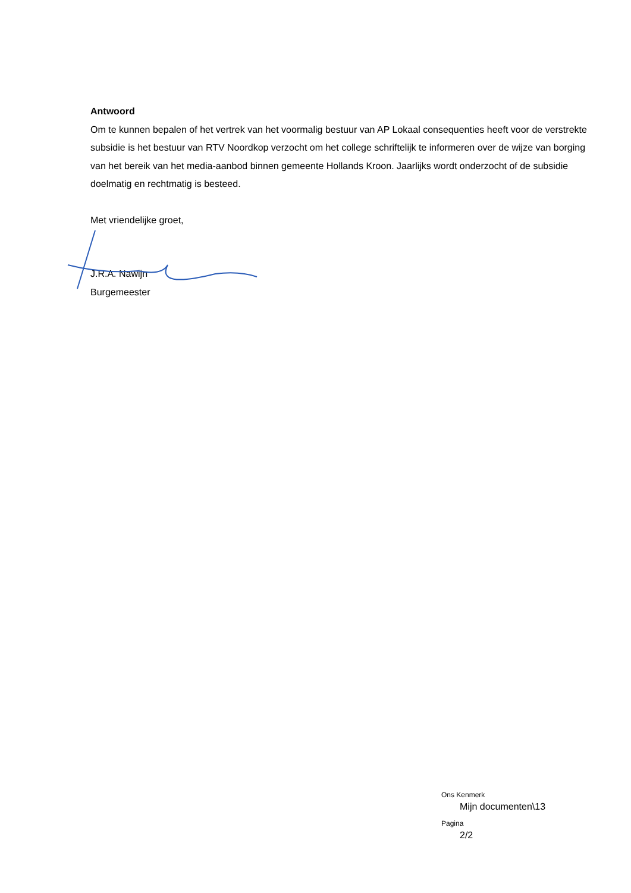Antwoord
Om te kunnen bepalen of het vertrek van het voormalig bestuur van AP Lokaal consequenties heeft voor de verstrekte subsidie is het bestuur van RTV Noordkop verzocht om het college schriftelijk te informeren over de wijze van borging van het bereik van het media-aanbod binnen gemeente Hollands Kroon. Jaarlijks wordt onderzocht of de subsidie doelmatig en rechtmatig is besteed.
Met vriendelijke groet,
J.R.A. Nawijn
Burgemeester
Ons Kenmerk
Mijn documenten\13
Pagina
2/2